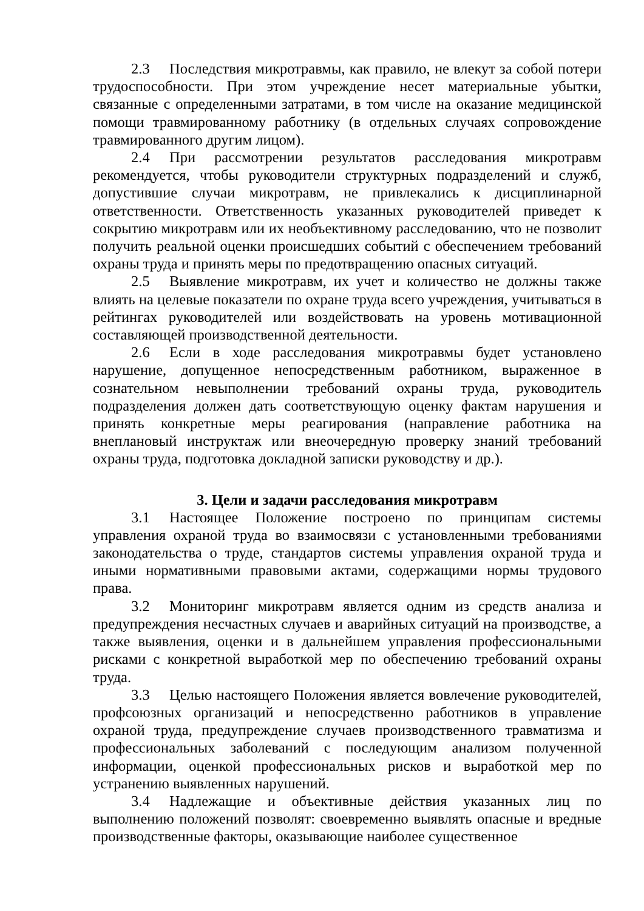2.3 Последствия микротравмы, как правило, не влекут за собой потери трудоспособности. При этом учреждение несет материальные убытки, связанные с определенными затратами, в том числе на оказание медицинской помощи травмированному работнику (в отдельных случаях сопровождение травмированного другим лицом).
2.4 При рассмотрении результатов расследования микротравм рекомендуется, чтобы руководители структурных подразделений и служб, допустившие случаи микротравм, не привлекались к дисциплинарной ответственности. Ответственность указанных руководителей приведет к сокрытию микротравм или их необъективному расследованию, что не позволит получить реальной оценки происшедших событий с обеспечением требований охраны труда и принять меры по предотвращению опасных ситуаций.
2.5 Выявление микротравм, их учет и количество не должны также влиять на целевые показатели по охране труда всего учреждения, учитываться в рейтингах руководителей или воздействовать на уровень мотивационной составляющей производственной деятельности.
2.6 Если в ходе расследования микротравмы будет установлено нарушение, допущенное непосредственным работником, выраженное в сознательном невыполнении требований охраны труда, руководитель подразделения должен дать соответствующую оценку фактам нарушения и принять конкретные меры реагирования (направление работника на внеплановый инструктаж или внеочередную проверку знаний требований охраны труда, подготовка докладной записки руководству и др.).
3. Цели и задачи расследования микротравм
3.1 Настоящее Положение построено по принципам системы управления охраной труда во взаимосвязи с установленными требованиями законодательства о труде, стандартов системы управления охраной труда и иными нормативными правовыми актами, содержащими нормы трудового права.
3.2 Мониторинг микротравм является одним из средств анализа и предупреждения несчастных случаев и аварийных ситуаций на производстве, а также выявления, оценки и в дальнейшем управления профессиональными рисками с конкретной выработкой мер по обеспечению требований охраны труда.
3.3 Целью настоящего Положения является вовлечение руководителей, профсоюзных организаций и непосредственно работников в управление охраной труда, предупреждение случаев производственного травматизма и профессиональных заболеваний с последующим анализом полученной информации, оценкой профессиональных рисков и выработкой мер по устранению выявленных нарушений.
3.4 Надлежащие и объективные действия указанных лиц по выполнению положений позволят: своевременно выявлять опасные и вредные производственные факторы, оказывающие наиболее существенное